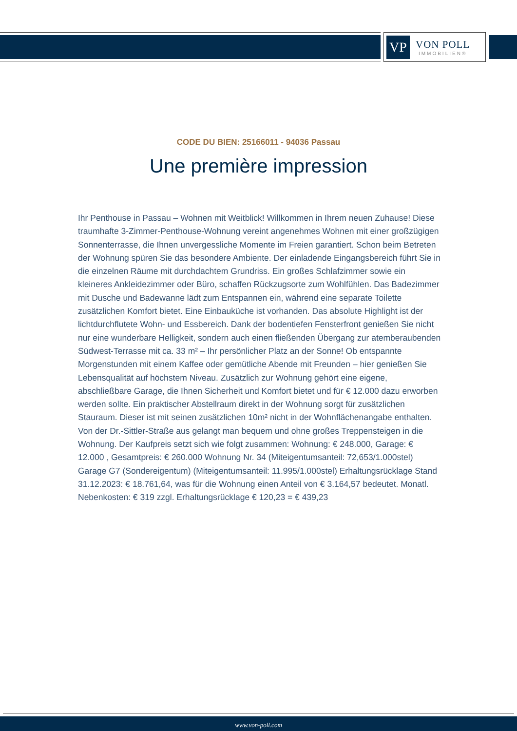VP
VON POLL
IMMOBILIEN®
CODE DU BIEN: 25166011 - 94036 Passau
Une première impression
Ihr Penthouse in Passau – Wohnen mit Weitblick! Willkommen in Ihrem neuen Zuhause! Diese traumhafte 3-Zimmer-Penthouse-Wohnung vereint angenehmes Wohnen mit einer großzügigen Sonnenterrasse, die Ihnen unvergessliche Momente im Freien garantiert. Schon beim Betreten der Wohnung spüren Sie das besondere Ambiente. Der einladende Eingangsbereich führt Sie in die einzelnen Räume mit durchdachtem Grundriss. Ein großes Schlafzimmer sowie ein kleineres Ankleidezimmer oder Büro, schaffen Rückzugsorte zum Wohlfühlen. Das Badezimmer mit Dusche und Badewanne lädt zum Entspannen ein, während eine separate Toilette zusätzlichen Komfort bietet. Eine Einbauküche ist vorhanden. Das absolute Highlight ist der lichtdurchflutete Wohn- und Essbereich. Dank der bodentiefen Fensterfront genießen Sie nicht nur eine wunderbare Helligkeit, sondern auch einen fließenden Übergang zur atemberaubenden Südwest-Terrasse mit ca. 33 m² – Ihr persönlicher Platz an der Sonne! Ob entspannte Morgenstunden mit einem Kaffee oder gemütliche Abende mit Freunden – hier genießen Sie Lebensqualität auf höchstem Niveau. Zusätzlich zur Wohnung gehört eine eigene, abschließbare Garage, die Ihnen Sicherheit und Komfort bietet und für € 12.000 dazu erworben werden sollte. Ein praktischer Abstellraum direkt in der Wohnung sorgt für zusätzlichen Stauraum. Dieser ist mit seinen zusätzlichen 10m² nicht in der Wohnflächenangabe enthalten. Von der Dr.-Sittler-Straße aus gelangt man bequem und ohne großes Treppensteigen in die Wohnung. Der Kaufpreis setzt sich wie folgt zusammen: Wohnung: € 248.000, Garage: € 12.000 , Gesamtpreis: € 260.000 Wohnung Nr. 34 (Miteigentumsanteil: 72,653/1.000stel) Garage G7 (Sondereigentum) (Miteigentumsanteil: 11.995/1.000stel) Erhaltungsrücklage Stand 31.12.2023: € 18.761,64, was für die Wohnung einen Anteil von € 3.164,57 bedeutet. Monatl. Nebenkosten: € 319 zzgl. Erhaltungsrücklage € 120,23 = € 439,23
www.von-poll.com